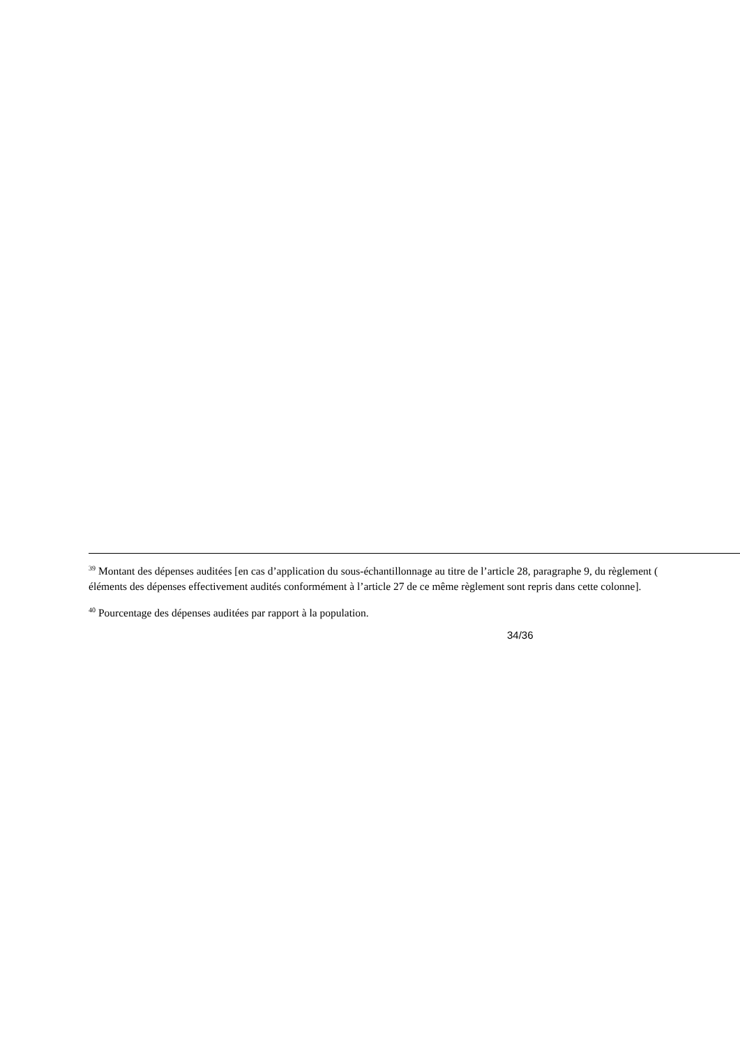<sup>39</sup> Montant des dépenses auditées [en cas d’application du sous-échantillonnage au titre de l’article 28, paragraphe 9, du règlement (
éléments des dépenses effectivement audités conformément à l’article 27 de ce même règlement sont repris dans cette colonne].
<sup>40</sup> Pourcentage des dépenses auditées par rapport à la population.
34/36